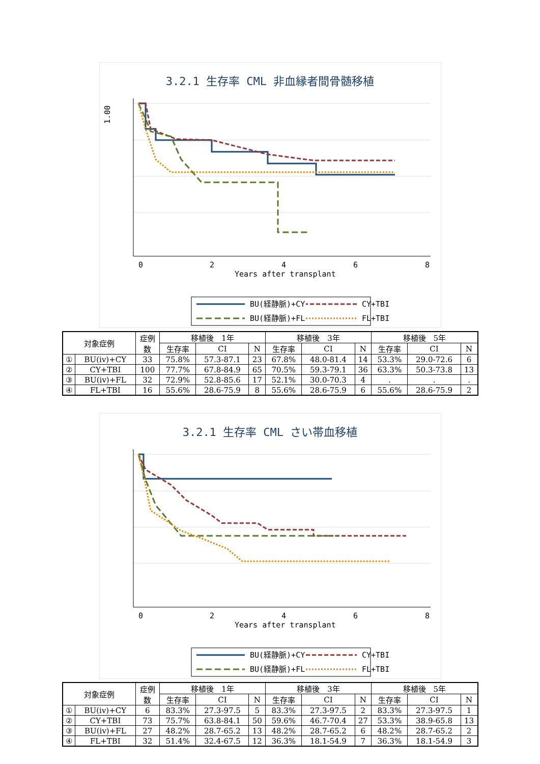3.2.1 生存率 CML 非血縁者間骨髄移植
1.00
0
2
4
6
8
Years after transplant
BU(経静脈)+CY
CY+TBI
BU(経静脈)+FL
FL+TBI
| 対象症例 | | 症例 数 | 移植後 1年 | | | 移植後 3年 | | | 移植後 5年 | | |
| | | | 生存率 | CI | N | 生存率 | CI | N | 生存率 | CI | N |
| ① | BU(iv)+CY | 33 | 75.8% | 57.3-87.1 | 23 | 67.8% | 48.0-81.4 | 14 | 53.3% | 29.0-72.6 | 6 |
| ② | CY+TBI | 100 | 77.7% | 67.8-84.9 | 65 | 70.5% | 59.3-79.1 | 36 | 63.3% | 50.3-73.8 | 13 |
| ③ | BU(iv)+FL | 32 | 72.9% | 52.8-85.6 | 17 | 52.1% | 30.0-70.3 | 4 | . | . | . |
| ④ | FL+TBI | 16 | 55.6% | 28.6-75.9 | 8 | 55.6% | 28.6-75.9 | 6 | 55.6% | 28.6-75.9 | 2 |
3.2.1 生存率 CML さい帯血移植
0
2
4
6
8
Years after transplant
BU(経静脈)+CY
CY+TBI
BU(経静脈)+FL
FL+TBI
| 対象症例 | | 症例 数 | 移植後 1年 | | | 移植後 3年 | | | 移植後 5年 | | |
| | | | 生存率 | CI | N | 生存率 | CI | N | 生存率 | CI | N |
| ① | BU(iv)+CY | 6 | 83.3% | 27.3-97.5 | 5 | 83.3% | 27.3-97.5 | 2 | 83.3% | 27.3-97.5 | 1 |
| ② | CY+TBI | 73 | 75.7% | 63.8-84.1 | 50 | 59.6% | 46.7-70.4 | 27 | 53.3% | 38.9-65.8 | 13 |
| ③ | BU(iv)+FL | 27 | 48.2% | 28.7-65.2 | 13 | 48.2% | 28.7-65.2 | 6 | 48.2% | 28.7-65.2 | 2 |
| ④ | FL+TBI | 32 | 51.4% | 32.4-67.5 | 12 | 36.3% | 18.1-54.9 | 7 | 36.3% | 18.1-54.9 | 3 |